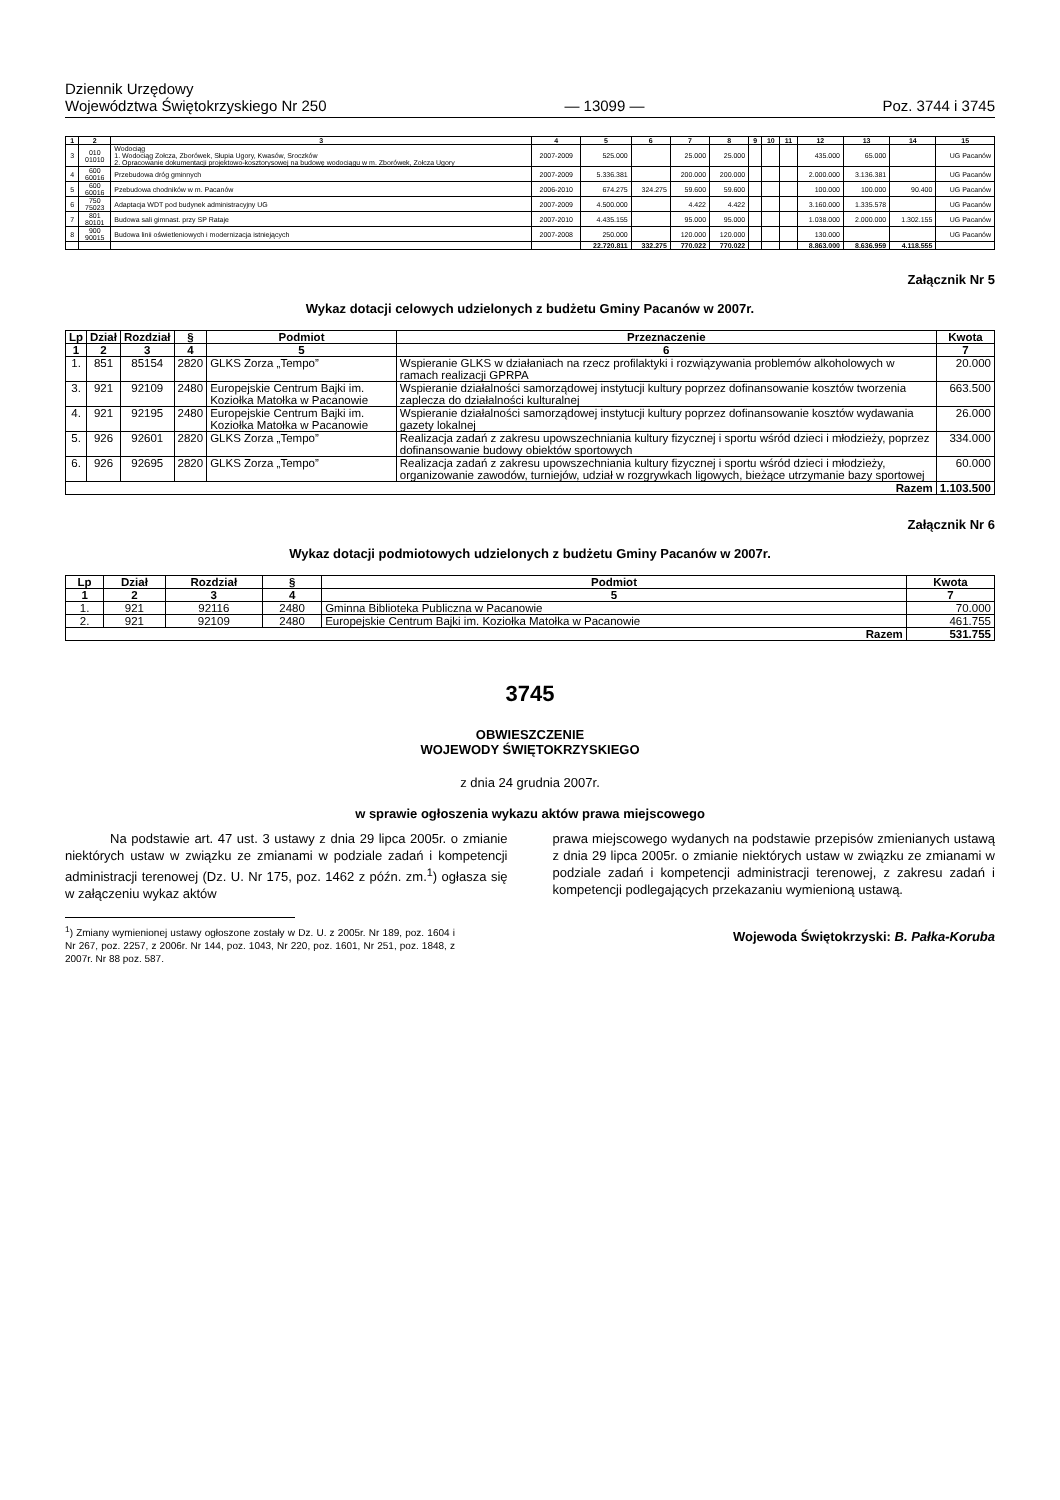Dziennik Urzędowy
Województwa Świętokrzyskiego Nr 250
— 13099 —
Poz. 3744 i 3745
| 1 | 2 | 3 | 4 | 5 | 6 | 7 | 8 | 9 | 10 | 11 | 12 | 13 | 14 | 15 |
| --- | --- | --- | --- | --- | --- | --- | --- | --- | --- | --- | --- | --- | --- | --- |
| 3 | 010 01010 | Wodociąg 1. Wodociąg Zołcza, Zborówek, Słupia Ugory, Kwasów, Sroczków 2. Opracowanie dokumentacji projektowo-kosztorysowej na budowę wodociągu w m. Zborówek, Zołcza Ugory | 2007-2009 | 525.000 | | 25.000 | 25.000 | | | | 435.000 | 65.000 | | UG Pacanów |
| 4 | 600 60016 | Przebudowa dróg gminnych | 2007-2009 | 5.336.381 | | 200.000 | 200.000 | | | | 2.000.000 | 3.136.381 | | UG Pacanów |
| 5 | 600 60016 | Pzebudowa chodników w m. Pacanów | 2006-2010 | 674.275 | 324.275 | 59.600 | 59.600 | | | | 100.000 | 100.000 | 90.400 | UG Pacanów |
| 6 | 750 75023 | Adaptacja WDT pod budynek administracyjny UG | 2007-2009 | 4.500.000 | | 4.422 | 4.422 | | | | 3.160.000 | 1.335.578 | | UG Pacanów |
| 7 | 801 80101 | Budowa sali gimnast. przy SP Rataje | 2007-2010 | 4.435.155 | | 95.000 | 95.000 | | | | 1.038.000 | 2.000.000 | 1.302.155 | UG Pacanów |
| 8 | 900 90015 | Budowa linii oświetleniowych i modernizacja istniejących | 2007-2008 | 250.000 | | 120.000 | 120.000 | | | | 130.000 | | | UG Pacanów |
| | | | | 22.720.811 | 332.275 | 770.022 | 770.022 | | | | 8.863.000 | 8.636.959 | 4.118.555 | |
Załącznik Nr 5
Wykaz dotacji celowych udzielonych z budżetu Gminy Pacanów w 2007r.
| Lp | Dział | Rozdział | § | Podmiot | Przeznaczenie | Kwota |
| --- | --- | --- | --- | --- | --- | --- |
| 1 | 2 | 3 | 4 | 5 | 6 | 7 |
| 1. | 851 | 85154 | 2820 | GLKS Zorza „Tempo” | Wspieranie GLKS w działaniach na rzecz profilaktyki i rozwiązywania problemów alkoholowych w ramach realizacji GPRPA | 20.000 |
| 3. | 921 | 92109 | 2480 | Europejskie Centrum Bajki im. Koziołka Matołka w Pacanowie | Wspieranie działalności samorządowej instytucji kultury poprzez dofinansowanie kosztów tworzenia zaplecza do działalności kulturalnej | 663.500 |
| 4. | 921 | 92195 | 2480 | Europejskie Centrum Bajki im. Koziołka Matołka w Pacanowie | Wspieranie działalności samorządowej instytucji kultury poprzez dofinansowanie kosztów wydawania gazety lokalnej | 26.000 |
| 5. | 926 | 92601 | 2820 | GLKS Zorza „Tempo” | Realizacja zadań z zakresu upowszechniania kultury fizycznej i sportu wśród dzieci i młodzieży, poprzez dofinansowanie budowy obiektów sportowych | 334.000 |
| 6. | 926 | 92695 | 2820 | GLKS Zorza „Tempo” | Realizacja zadań z zakresu upowszechniania kultury fizycznej i sportu wśród dzieci i młodzieży, organizowanie zawodów, turniejów, udział w rozgrywkach ligowych, bieżące utrzymanie bazy sportowej | 60.000 |
| Razem | | | | | | 1.103.500 |
Załącznik Nr 6
Wykaz dotacji podmiotowych udzielonych z budżetu Gminy Pacanów w 2007r.
| Lp | Dział | Rozdział | § | Podmiot | Kwota |
| --- | --- | --- | --- | --- | --- |
| 1 | 2 | 3 | 4 | 5 | 7 |
| 1. | 921 | 92116 | 2480 | Gminna Biblioteka Publiczna w Pacanowie | 70.000 |
| 2. | 921 | 92109 | 2480 | Europejskie Centrum Bajki im. Koziołka Matołka w Pacanowie | 461.755 |
| Razem | | | | | 531.755 |
3745
OBWIESZCZENIE
WOJEWODY ŚWIĘTOKRZYSKIEGO
z dnia 24 grudnia 2007r.
w sprawie ogłoszenia wykazu aktów prawa miejscowego
Na podstawie art. 47 ust. 3 ustawy z dnia 29 lipca 2005r. o zmianie niektórych ustaw w związku ze zmianami w podziale zadań i kompetencji administracji terenowej (Dz. U. Nr 175, poz. 1462 z późn. zm.<sup>1</sup>) ogłasza się w załączeniu wykaz aktów
<sup>1</sup>) Zmiany wymienionej ustawy ogłoszone zostały w Dz. U. z 2005r. Nr 189, poz. 1604 i Nr 267, poz. 2257, z 2006r. Nr 144, poz. 1043, Nr 220, poz. 1601, Nr 251, poz. 1848, z 2007r. Nr 88 poz. 587.
prawa miejscowego wydanych na podstawie przepisów zmienianych ustawą z dnia 29 lipca 2005r. o zmianie niektórych ustaw w związku ze zmianami w podziale zadań i kompetencji administracji terenowej, z zakresu zadań i kompetencji podlegających przekazaniu wymienioną ustawą.
Wojewoda Świętokrzyski: B. Pałka-Koruba